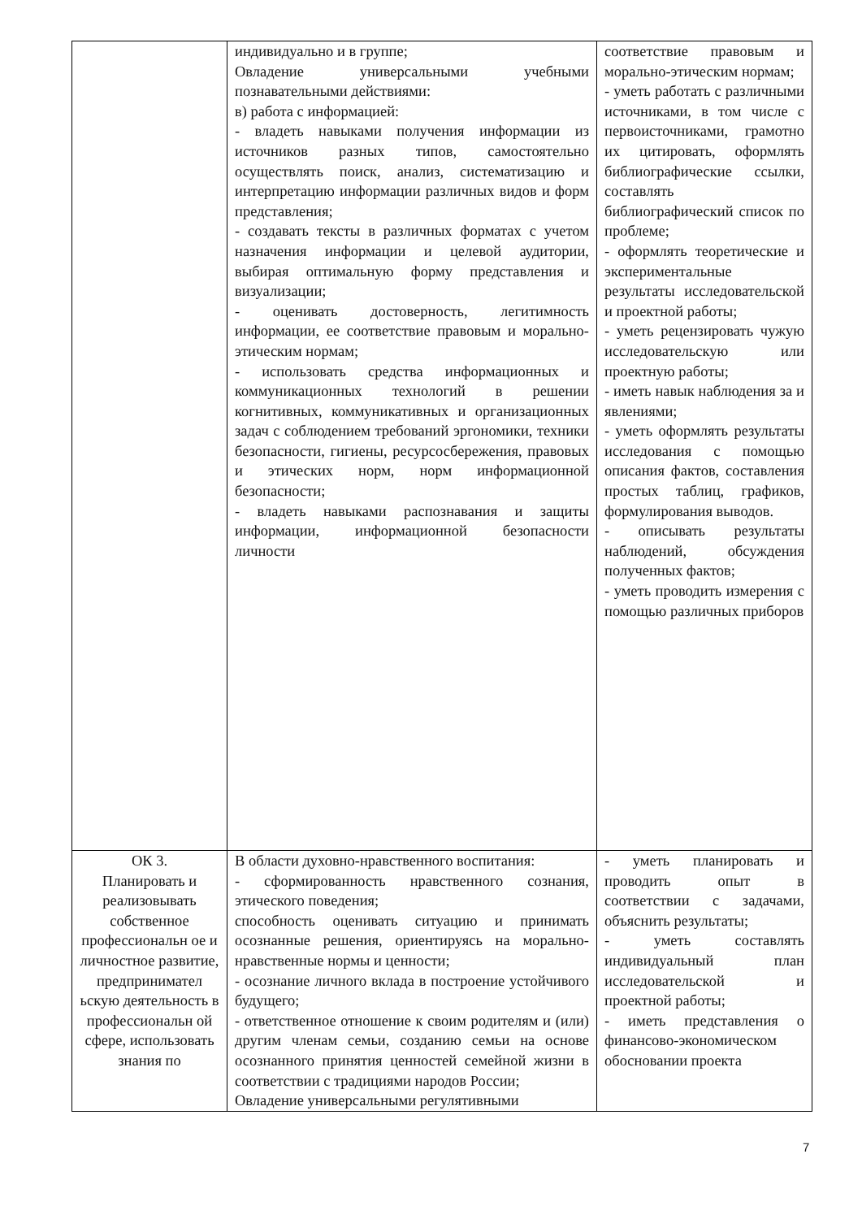| | индивидуально и в группе; Овладение универсальными учебными познавательными действиями: в) работа с информацией: - владеть навыками получения информации из источников разных типов, самостоятельно осуществлять поиск, анализ, систематизацию и интерпретацию информации различных видов и форм представления; - создавать тексты в различных форматах с учетом назначения информации и целевой аудитории, выбирая оптимальную форму представления и визуализации; - оценивать достоверность, легитимность информации, ее соответствие правовым и морально-этическим нормам; - использовать средства информационных и коммуникационных технологий в решении когнитивных, коммуникативных и организационных задач с соблюдением требований эргономики, техники безопасности, гигиены, ресурсосбережения, правовых и этических норм, норм информационной безопасности; - владеть навыками распознавания и защиты информации, информационной безопасности личности | соответствие правовым и морально-этическим нормам; - уметь работать с различными источниками, в том числе с первоисточниками, грамотно их цитировать, оформлять библиографические ссылки, составлять библиографический список по проблеме; - оформлять теоретические и экспериментальные результаты исследовательской и проектной работы; - уметь рецензировать чужую исследовательскую или проектную работы; - иметь навык наблюдения за и явлениями; - уметь оформлять результаты исследования с помощью описания фактов, составления простых таблиц, графиков, формулирования выводов. - описывать результаты наблюдений, обсуждения полученных фактов; - уметь проводить измерения с помощью различных приборов |
| ОК 3. Планировать и реализовывать собственное профессиональн ое и личностное развитие, предпринимател ьскую деятельность в профессиональн ой сфере, использовать знания по | В области духовно-нравственного воспитания: - сформированность нравственного сознания, этического поведения; способность оценивать ситуацию и принимать осознанные решения, ориентируясь на морально-нравственные нормы и ценности; - осознание личного вклада в построение устойчивого будущего; - ответственное отношение к своим родителям и (или) другим членам семьи, созданию семьи на основе осознанного принятия ценностей семейной жизни в соответствии с традициями народов России; Овладение универсальными регулятивными | - уметь планировать и проводить опыт в соответствии с задачами, объяснить результаты; - уметь составлять индивидуальный план исследовательской и проектной работы; - иметь представления о финансово-экономическом обосновании проекта |
7